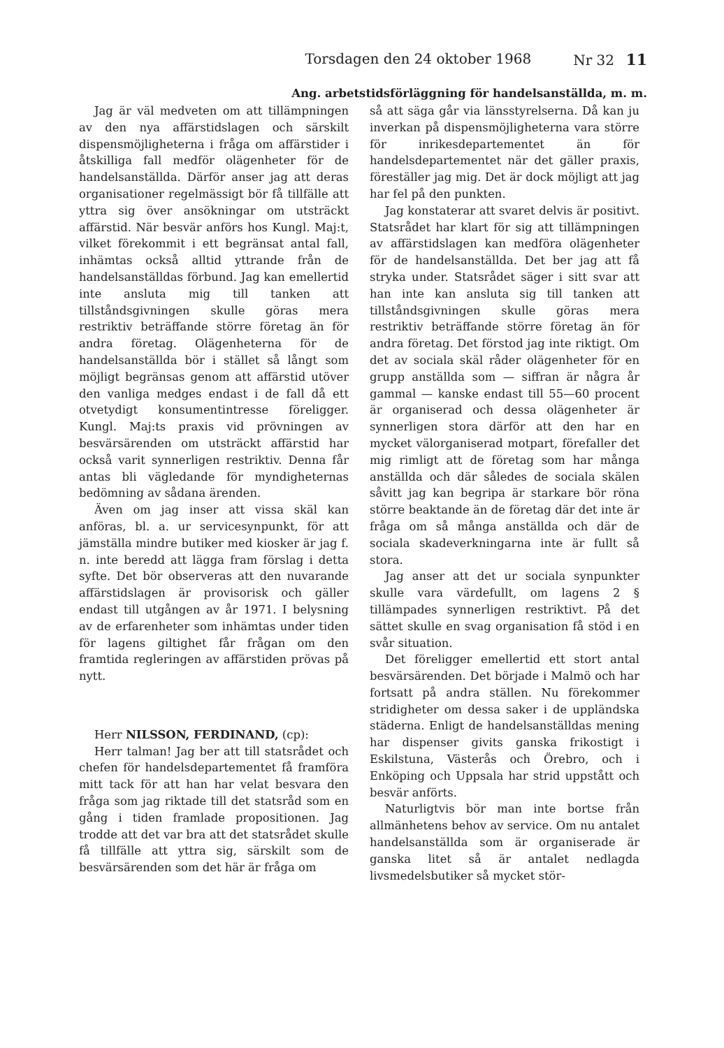Torsdagen den 24 oktober 1968 Nr 32 11
Ang. arbetstidsförläggning för handelsanställda, m. m.
Jag är väl medveten om att tillämpningen av den nya affärstidslagen och särskilt dispensmöjligheterna i fråga om affärstider i åtskilliga fall medför olägenheter för de handelsanställda. Därför anser jag att deras organisationer regelmässigt bör få tillfälle att yttra sig över ansökningar om utsträckt affärstid. När besvär anförs hos Kungl. Maj:t, vilket förekommit i ett begränsat antal fall, inhämtas också alltid yttrande från de handelsanställdas förbund. Jag kan emellertid inte ansluta mig till tanken att tillståndsgivningen skulle göras mera restriktiv beträffande större företag än för andra företag. Olägenheterna för de handelsanställda bör i stället så långt som möjligt begränsas genom att affärstid utöver den vanliga medges endast i de fall då ett otvetydigt konsumentintresse föreligger. Kungl. Maj:ts praxis vid prövningen av besvärsärenden om utsträckt affärstid har också varit synnerligen restriktiv. Denna får antas bli vägledande för myndigheternas bedömning av sådana ärenden.
Även om jag inser att vissa skäl kan anföras, bl. a. ur servicesynpunkt, för att jämställa mindre butiker med kiosker är jag f. n. inte beredd att lägga fram förslag i detta syfte. Det bör observeras att den nuvarande affärstidslagen är provisorisk och gäller endast till utgången av år 1971. I belysning av de erfarenheter som inhämtas under tiden för lagens giltighet får frågan om den framtida regleringen av affärstiden prövas på nytt.
Herr NILSSON, FERDINAND, (cp):
Herr talman! Jag ber att till statsrådet och chefen för handelsdepartementet få framföra mitt tack för att han har velat besvara den fråga som jag riktade till det statsråd som en gång i tiden framlade propositionen. Jag trodde att det var bra att det statsrådet skulle få tillfälle att yttra sig, särskilt som de besvärsärenden som det här är fråga om
så att säga går via länsstyrelserna. Då kan ju inverkan på dispensmöjligheterna vara större för inrikesdepartementet än för handelsdepartementet när det gäller praxis, föreställer jag mig. Det är dock möjligt att jag har fel på den punkten.
Jag konstaterar att svaret delvis är positivt. Statsrådet har klart för sig att tillämpningen av affärstidslagen kan medföra olägenheter för de handelsanställda. Det ber jag att få stryka under. Statsrådet säger i sitt svar att han inte kan ansluta sig till tanken att tillståndsgivningen skulle göras mera restriktiv beträffande större företag än för andra företag. Det förstod jag inte riktigt. Om det av sociala skäl råder olägenheter för en grupp anställda som — siffran är några år gammal — kanske endast till 55—60 procent är organiserad och dessa olägenheter är synnerligen stora därför att den har en mycket välorganiserad motpart, förefaller det mig rimligt att de företag som har många anställda och där således de sociala skälen såvitt jag kan begripa är starkare bör röna större beaktande än de företag där det inte är fråga om så många anställda och där de sociala skadeverkningarna inte är fullt så stora.
Jag anser att det ur sociala synpunkter skulle vara värdefullt, om lagens 2 § tillämpades synnerligen restriktivt. På det sättet skulle en svag organisation få stöd i en svår situation.
Det föreligger emellertid ett stort antal besvärsärenden. Det började i Malmö och har fortsatt på andra ställen. Nu förekommer stridigheter om dessa saker i de uppländska städerna. Enligt de handelsanställdas mening har dispenser givits ganska frikostigt i Eskilstuna, Västerås och Örebro, och i Enköping och Uppsala har strid uppstått och besvär anförts.
Naturligtvis bör man inte bortse från allmänhetens behov av service. Om nu antalet handelsanställda som är organiserade är ganska litet så är antalet nedlagda livsmedelsbutiker så mycket stör-